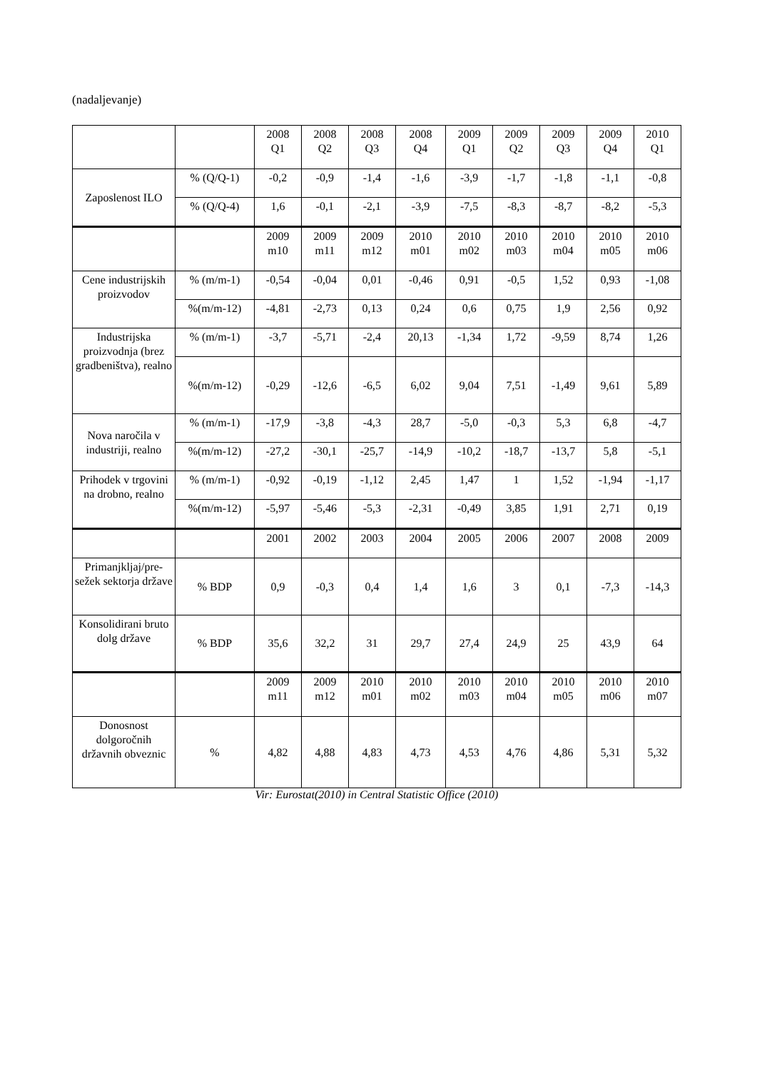(nadaljevanje)
| | | 2008 Q1 | 2008 Q2 | 2008 Q3 | 2008 Q4 | 2009 Q1 | 2009 Q2 | 2009 Q3 | 2009 Q4 | 2010 Q1 |
| Zaposlenost ILO | % (Q/Q-1) | -0,2 | -0,9 | -1,4 | -1,6 | -3,9 | -1,7 | -1,8 | -1,1 | -0,8 |
| | % (Q/Q-4) | 1,6 | -0,1 | -2,1 | -3,9 | -7,5 | -8,3 | -8,7 | -8,2 | -5,3 |
| | | 2009 m10 | 2009 m11 | 2009 m12 | 2010 m01 | 2010 m02 | 2010 m03 | 2010 m04 | 2010 m05 | 2010 m06 |
| Cene industrijskih proizvodov | % (m/m-1) | -0,54 | -0,04 | 0,01 | -0,46 | 0,91 | -0,5 | 1,52 | 0,93 | -1,08 |
| | %(m/m-12) | -4,81 | -2,73 | 0,13 | 0,24 | 0,6 | 0,75 | 1,9 | 2,56 | 0,92 |
| Industrijska proizvodnja (brez gradbeništva), realno | % (m/m-1) | -3,7 | -5,71 | -2,4 | 20,13 | -1,34 | 1,72 | -9,59 | 8,74 | 1,26 |
| | %(m/m-12) | -0,29 | -12,6 | -6,5 | 6,02 | 9,04 | 7,51 | -1,49 | 9,61 | 5,89 |
| Nova naročila v industriji, realno | % (m/m-1) | -17,9 | -3,8 | -4,3 | 28,7 | -5,0 | -0,3 | 5,3 | 6,8 | -4,7 |
| | %(m/m-12) | -27,2 | -30,1 | -25,7 | -14,9 | -10,2 | -18,7 | -13,7 | 5,8 | -5,1 |
| Prihodek v trgovini na drobno, realno | % (m/m-1) | -0,92 | -0,19 | -1,12 | 2,45 | 1,47 | 1 | 1,52 | -1,94 | -1,17 |
| | %(m/m-12) | -5,97 | -5,46 | -5,3 | -2,31 | -0,49 | 3,85 | 1,91 | 2,71 | 0,19 |
| | | 2001 | 2002 | 2003 | 2004 | 2005 | 2006 | 2007 | 2008 | 2009 |
| Primanjkljaj/pre-sežek sektorja države | % BDP | 0,9 | -0,3 | 0,4 | 1,4 | 1,6 | 3 | 0,1 | -7,3 | -14,3 |
| Konsolidirani bruto dolg države | % BDP | 35,6 | 32,2 | 31 | 29,7 | 27,4 | 24,9 | 25 | 43,9 | 64 |
| | | 2009 m11 | 2009 m12 | 2010 m01 | 2010 m02 | 2010 m03 | 2010 m04 | 2010 m05 | 2010 m06 | 2010 m07 |
| Donosnost dolgoročnih državnih obveznic | % | 4,82 | 4,88 | 4,83 | 4,73 | 4,53 | 4,76 | 4,86 | 5,31 | 5,32 |
Vir: Eurostat(2010) in Central Statistic Office (2010)